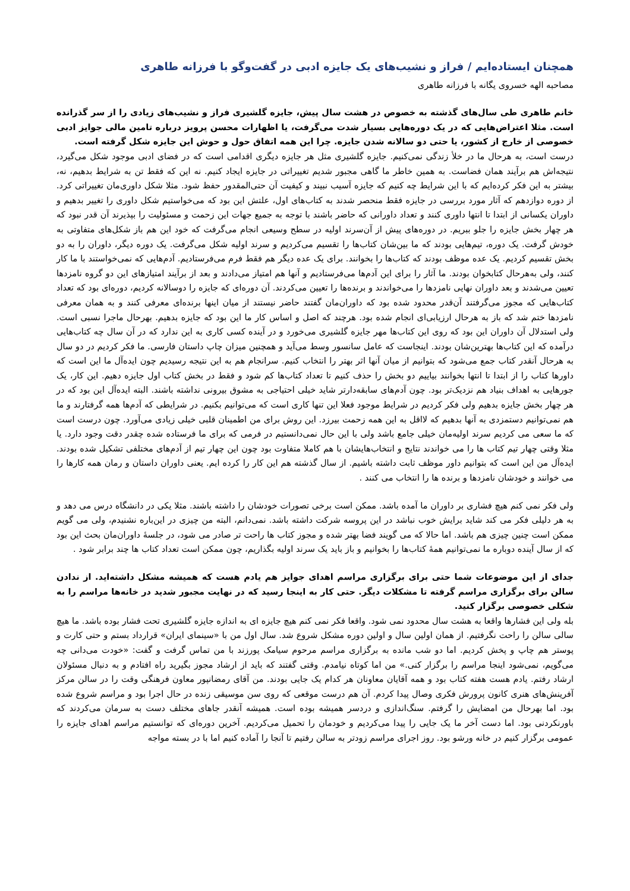همچنان ایستاده‌ایم / فراز و نشیب‌های یک جایزه ادبی در گفت‌وگو با فرزانه طاهری
مصاحبه الهه خسروی یگانه با فرزانه طاهری
خانم طاهری طی سال‌های گذشته به خصوص در هشت سال پیش، جایزه گلشیری فراز و نشیب‌های زیادی را از سر گذرانده است. مثلا اعتراض‌هایی که در یک دوره‌هایی بسیار شدت می‌گرفت، یا اظهارات محسن پرویز درباره تامین مالی جوایز ادبی خصوصی از خارج از کشور، یا حتی دو سالانه شدن جایزه. چرا این همه اتفاق حول و حوش این جایزه شکل گرفته است.
درست است، به هرحال ما در خلأ زندگی نمی‌کنیم. جایزه گلشیری مثل هر جایزه دیگری اقدامی است که در فضای ادبی موجود شکل می‌گیرد، نتیجه‌اش هم برآیند همان فضاست. به همین خاطر ما گاهی مجبور شدیم تغییراتی در جایزه ایجاد کنیم. نه این که فقط تن به شرایط بدهیم، نه، بیشتر به این فکر کرده‌ایم که با این شرایط چه کنیم که جایزه آسیب نبیند و کیفیت آن حتی‌المقدور حفظ شود. مثلا شکل داوری‌مان تغییراتی کرد. از دوره دوازدهم که آثار مورد بررسی در جایزه فقط منحصر شدند به کتاب‌های اول، علتش این بود که می‌خواستیم شکل داوری را تغییر بدهیم و داوران یکسانی از ابتدا تا انتها داوری کنند و تعداد داورانی که حاضر باشند با توجه به جمیع جهات این زحمت و مسئولیت را بپذیرند آن قدر نبود که هر چهار بخش جایزه را جلو ببریم. در دوره‌های پیش از آن‌سرند اولیه در سطح وسیعی انجام می‌گرفت که خود این هم باز شکل‌های متفاوتی به خودش گرفت. یک دوره، تیم‌هایی بودند که ما بین‌شان کتاب‌ها را تقسیم می‌کردیم و سرند اولیه شکل می‌گرفت. یک دوره دیگر، داوران را به دو بخش تقسیم کردیم. یک عده موظف بودند که کتاب‌ها را بخوانند. برای یک عده دیگر هم فقط فرم می‌فرستادیم. آدم‌هایی که نمی‌خواستند با ما کار کنند، ولی به‌هرحال کتابخوان بودند. ما آثار را برای این آدم‌ها می‌فرستادیم و آنها هم امتیاز می‌دادند و بعد از برآیند امتیازهای این دو گروه نامزدها تعیین می‌شدند و بعد داوران نهایی نامزدها را می‌خواندند و برنده‌ها را تعیین می‌کردند. آن دوره‌ای که جایزه را دوسالانه کردیم، دوره‌ای بود که تعداد کتاب‌هایی که مجوز می‌گرفتند آن‌قدر محدود شده بود که داوران‌مان گفتند حاضر نیستند از میان اینها برنده‌ای معرفی کنند و به همان معرفی نامزدها ختم شد که باز به هرحال ارزیابی‌ای انجام شده بود. هرچند که اصل و اساس کار ما این بود که جایزه بدهیم. بهرحال ماجرا نسبی است. ولی استدلال آن داوران این بود که روی این کتاب‌ها مهر جایزه گلشیری می‌خورد و در آینده کسی کاری به این ندارد که در آن سال چه کتاب‌هایی درآمده که این کتاب‌ها بهترین‌شان بودند. اینجاست که عامل سانسور وسط می‌آید و همچنین میزان چاپ داستان فارسی. ما فکر کردیم در دو سال به هرحال آنقدر کتاب جمع می‌شود که بتوانیم از میان آنها اثر بهتر را انتخاب کنیم. سرانجام هم به این نتیجه رسیدیم چون ایده‌آل ما این است که داورها کتاب را از ابتدا تا انتها بخوانند بیاییم دو بخش را حذف کنیم تا تعداد کتاب‌ها کم شود و فقط در بخش کتاب اول جایزه دهیم. این کار، یک جورهایی به اهداف بنیاد هم نزدیک‌تر بود. چون آدم‌های سابقه‌دارتر شاید خیلی احتیاجی به مشوق بیرونی نداشته باشند. البته ایده‌آل این بود که در هر چهار بخش جایزه بدهیم ولی فکر کردیم در شرایط موجود فعلا این تنها کاری است که می‌توانیم بکنیم. در شرایطی که آدم‌ها همه گرفتارند و ما هم نمی‌توانیم دستمزدی به آنها بدهیم که لااقل به این همه زحمت بیرزد. این روش برای من اطمینان قلبی خیلی زیادی می‌آورد. چون درست است که ما سعی می کردیم سرند اولیه‌مان خیلی جامع باشد ولی با این حال نمی‌دانستیم در فرمی که برای ما فرستاده شده چقدر دقت وجود دارد. یا مثلا وقتی چهار تیم کتاب ها را می خواندند نتایج و انتخاب‌هایشان با هم کاملا متفاوت بود چون این چهار تیم از آدم‌های مختلفی تشکیل شده بودند. ایده‌آل من این است که بتوانیم داور موظف ثابت داشته باشیم. از سال گذشته هم این کار را کرده ایم. یعنی داوران داستان و رمان همه کارها را می خوانند و خودشان نامزدها و برنده ها را انتخاب می کنند .
ولی فکر نمی کنم هیچ فشاری بر داوران ما آمده باشد. ممکن است برخی تصورات خودشان را داشته باشند. مثلا یکی در دانشگاه درس می دهد و به هر دلیلی فکر می کند شاید برایش خوب نباشد در این پروسه شرکت داشته باشد. نمی‌دانم، البته من چیزی در این‌باره نشنیدم، ولی می گویم ممکن است چنین چیزی هم باشد. اما حالا که می گویند فضا بهتر شده و مجوز کتاب ها راحت تر صادر می شود، در جلسهٔ داوران‌مان بحث این بود که از سال آینده دوباره ما نمی‌توانیم همهٔ کتاب‌ها را بخوانیم و باز باید یک سرند اولیه بگذاریم، چون ممکن است تعداد کتاب ها چند برابر شود .
جدای از این موضوعات شما حتی برای برگزاری مراسم اهدای جوایز هم یادم هست که همیشه مشکل داشته‌اید. از ندادن سالن برای برگزاری مراسم گرفته تا مشکلات دیگر. حتی کار به اینجا رسید که در نهایت مجبور شدید در خانه‌ها مراسم را به شکلی خصوصی برگزار کنید.
بله ولی این فشارها واقعا به هشت سال محدود نمی شود. واقعا فکر نمی کنم هیچ جایزه ای به اندازه جایزه گلشیری تحت فشار بوده باشد. ما هیچ سالی سالن را راحت نگرفتیم. از همان اولین سال و اولین دوره مشکل شروع شد. سال اول من با «سینمای ایران» قرارداد بستم و حتی کارت و پوستر هم چاپ و پخش کردیم. اما دو شب مانده به برگزاری مراسم مرحوم سیامک پورزند با من تماس گرفت و گفت: «خودت می‌دانی چه می‌گویم، نمی‌شود اینجا مراسم را برگزار کنی.» من اما کوتاه نیامدم. وقتی گفتند که باید از ارشاد مجوز بگیرید راه افتادم و به دنبال مسئولان ارشاد رفتم. یادم هست هفته کتاب بود و همه آقایان معاونان هر کدام یک جایی بودند. من آقای رمضانپور معاون فرهنگی وقت را در سالن مرکز آفرینش‌های هنری کانون پرورش فکری وصال پیدا کردم. آن هم درست موقعی که روی سن موسیقی زنده در حال اجرا بود و مراسم شروع شده بود. اما بهرحال من امضایش را گرفتم. سنگ‌اندازی و دردسر همیشه بوده است. همیشه آنقدر جاهای مختلف دست به سرمان می‌کردند که باورنکردنی بود. اما دست آخر ما یک جایی را پیدا می‌کردیم و خودمان را تحمیل می‌کردیم. آخرین دوره‌ای که توانستیم مراسم اهدای جایزه را عمومی برگزار کنیم در خانه ورشو بود. روز اجرای مراسم زودتر به سالن رفتیم تا آنجا را آماده کنیم اما با در بسته مواجه